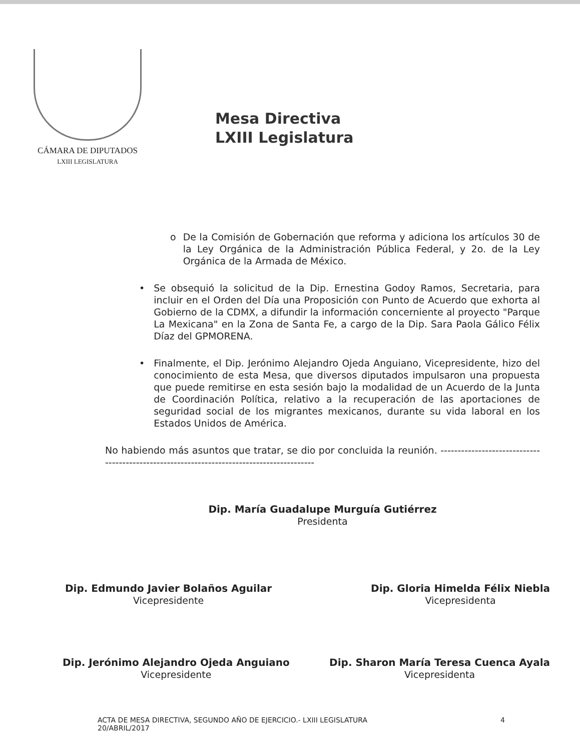CÁMARA DE DIPUTADOS
LXIII LEGISLATURA
Mesa Directiva
LXIII Legislatura
o De la Comisión de Gobernación que reforma y adiciona los artículos 30 de la Ley Orgánica de la Administración Pública Federal, y 2o. de la Ley Orgánica de la Armada de México.
• Se obsequió la solicitud de la Dip. Ernestina Godoy Ramos, Secretaria, para incluir en el Orden del Día una Proposición con Punto de Acuerdo que exhorta al Gobierno de la CDMX, a difundir la información concerniente al proyecto "Parque La Mexicana" en la Zona de Santa Fe, a cargo de la Dip. Sara Paola Gálico Félix Díaz del GPMORENA.
• Finalmente, el Dip. Jerónimo Alejandro Ojeda Anguiano, Vicepresidente, hizo del conocimiento de esta Mesa, que diversos diputados impulsaron una propuesta que puede remitirse en esta sesión bajo la modalidad de un Acuerdo de la Junta de Coordinación Política, relativo a la recuperación de las aportaciones de seguridad social de los migrantes mexicanos, durante su vida laboral en los Estados Unidos de América.
No habiendo más asuntos que tratar, se dio por concluida la reunión. ------------------------------------------------------------------------------------------
Dip. María Guadalupe Murguía Gutiérrez
Presidenta
Dip. Edmundo Javier Bolaños Aguilar
Vicepresidente
Dip. Gloria Himelda Félix Niebla
Vicepresidenta
Dip. Jerónimo Alejandro Ojeda Anguiano
Vicepresidente
Dip. Sharon María Teresa Cuenca Ayala
Vicepresidenta
ACTA DE MESA DIRECTIVA, SEGUNDO AÑO DE EJERCICIO.- LXIII LEGISLATURA
20/ABRIL/2017
4